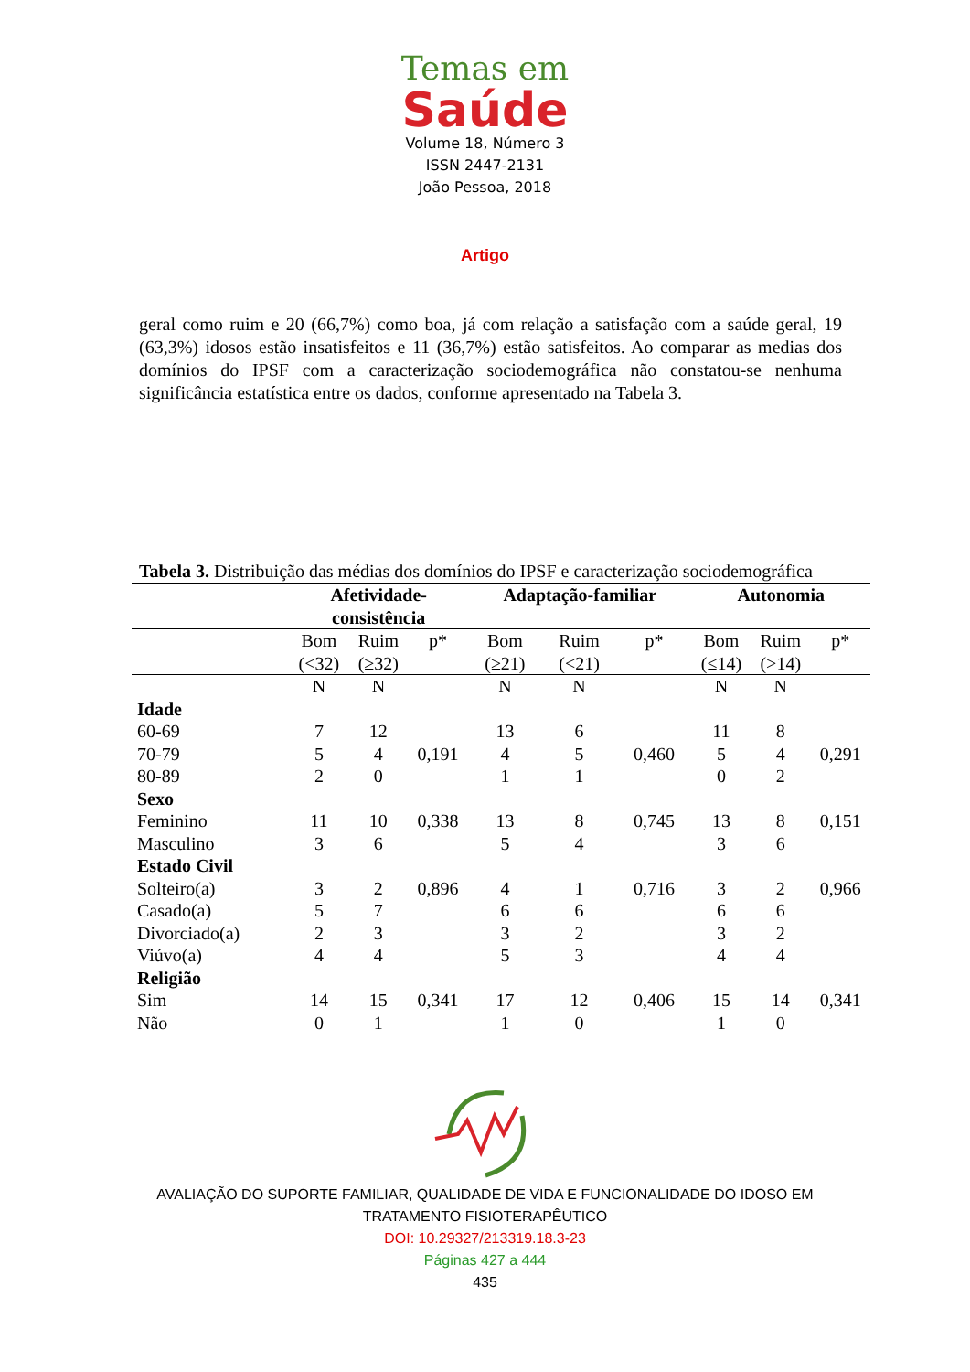Temas em
Saúde
Volume 18, Número 3
ISSN 2447-2131
João Pessoa, 2018
Artigo
geral como ruim e 20 (66,7%) como boa, já com relação a satisfação com a saúde geral, 19 (63,3%) idosos estão insatisfeitos e 11 (36,7%) estão satisfeitos. Ao comparar as medias dos domínios do IPSF com a caracterização sociodemográfica não constatou-se nenhuma significância estatística entre os dados, conforme apresentado na Tabela 3.
Tabela 3. Distribuição das médias dos domínios do IPSF e caracterização sociodemográfica
| | Afetividade- consistência | | | Adaptação-familiar | | | Autonomia | | |
| --- | --- | --- | --- | --- | --- | --- | --- | --- | --- |
| | Bom (<32) | Ruim (≥32) | p* | Bom (≥21) | Ruim (<21) | p* | Bom (≤14) | Ruim (>14) | p* |
| | N | N | | N | N | | N | N | |
| Idade | | | | | | | | | |
| 60-69 | 7 | 12 | | 13 | 6 | | 11 | 8 | |
| 70-79 | 5 | 4 | 0,191 | 4 | 5 | 0,460 | 5 | 4 | 0,291 |
| 80-89 | 2 | 0 | | 1 | 1 | | 0 | 2 | |
| Sexo | | | | | | | | | |
| Feminino | 11 | 10 | 0,338 | 13 | 8 | 0,745 | 13 | 8 | 0,151 |
| Masculino | 3 | 6 | | 5 | 4 | | 3 | 6 | |
| Estado Civil | | | | | | | | | |
| Solteiro(a) | 3 | 2 | 0,896 | 4 | 1 | 0,716 | 3 | 2 | 0,966 |
| Casado(a) | 5 | 7 | | 6 | 6 | | 6 | 6 | |
| Divorciado(a) | 2 | 3 | | 3 | 2 | | 3 | 2 | |
| Viúvo(a) | 4 | 4 | | 5 | 3 | | 4 | 4 | |
| Religião | | | | | | | | | |
| Sim | 14 | 15 | 0,341 | 17 | 12 | 0,406 | 15 | 14 | 0,341 |
| Não | 0 | 1 | | 1 | 0 | | 1 | 0 | |
AVALIAÇÃO DO SUPORTE FAMILIAR, QUALIDADE DE VIDA E FUNCIONALIDADE DO IDOSO EM
TRATAMENTO FISIOTERAPÊUTICO
DOI: 10.29327/213319.18.3-23
Páginas 427 a 444
435